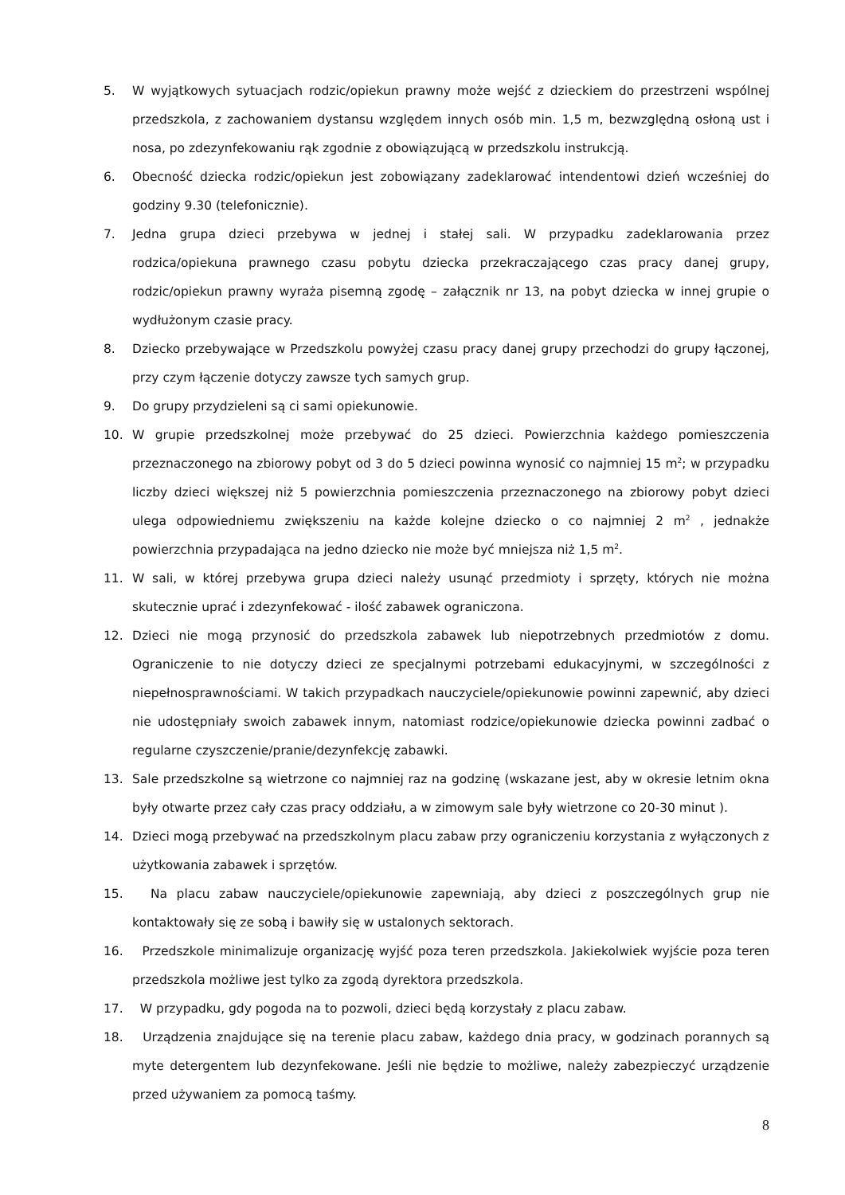5. W wyjątkowych sytuacjach rodzic/opiekun prawny może wejść z dzieckiem do przestrzeni wspólnej przedszkola, z zachowaniem dystansu względem innych osób min. 1,5 m, bezwzględną osłoną ust i nosa, po zdezynfekowaniu rąk zgodnie z obowiązującą w przedszkolu instrukcją.
6. Obecność dziecka rodzic/opiekun jest zobowiązany zadeklarować intendentowi dzień wcześniej do godziny 9.30 (telefonicznie).
7. Jedna grupa dzieci przebywa w jednej i stałej sali. W przypadku zadeklarowania przez rodzica/opiekuna prawnego czasu pobytu dziecka przekraczającego czas pracy danej grupy, rodzic/opiekun prawny wyraża pisemną zgodę – załącznik nr 13, na pobyt dziecka w innej grupie o wydłużonym czasie pracy.
8. Dziecko przebywające w Przedszkolu powyżej czasu pracy danej grupy przechodzi do grupy łączonej, przy czym łączenie dotyczy zawsze tych samych grup.
9. Do grupy przydzieleni są ci sami opiekunowie.
10. W grupie przedszkolnej może przebywać do 25 dzieci. Powierzchnia każdego pomieszczenia przeznaczonego na zbiorowy pobyt od 3 do 5 dzieci powinna wynosić co najmniej 15 m<sup>2</sup>; w przypadku liczby dzieci większej niż 5 powierzchnia pomieszczenia przeznaczonego na zbiorowy pobyt dzieci ulega odpowiedniemu zwiększeniu na każde kolejne dziecko o co najmniej 2 m<sup>2</sup> , jednakże powierzchnia przypadająca na jedno dziecko nie może być mniejsza niż 1,5 m<sup>2</sup>.
11. W sali, w której przebywa grupa dzieci należy usunąć przedmioty i sprzęty, których nie można skutecznie uprać i zdezynfekować - ilość zabawek ograniczona.
12. Dzieci nie mogą przynosić do przedszkola zabawek lub niepotrzebnych przedmiotów z domu. Ograniczenie to nie dotyczy dzieci ze specjalnymi potrzebami edukacyjnymi, w szczególności z niepełnosprawnościami. W takich przypadkach nauczyciele/opiekunowie powinni zapewnić, aby dzieci nie udostępniały swoich zabawek innym, natomiast rodzice/opiekunowie dziecka powinni zadbać o regularne czyszczenie/pranie/dezynfekcję zabawki.
13. Sale przedszkolne są wietrzone co najmniej raz na godzinę (wskazane jest, aby w okresie letnim okna były otwarte przez cały czas pracy oddziału, a w zimowym sale były wietrzone co 20-30 minut ).
14. Dzieci mogą przebywać na przedszkolnym placu zabaw przy ograniczeniu korzystania z wyłączonych z użytkowania zabawek i sprzętów.
15. Na placu zabaw nauczyciele/opiekunowie zapewniają, aby dzieci z poszczególnych grup nie kontaktowały się ze sobą i bawiły się w ustalonych sektorach.
16. Przedszkole minimalizuje organizację wyjść poza teren przedszkola. Jakiekolwiek wyjście poza teren przedszkola możliwe jest tylko za zgodą dyrektora przedszkola.
17. W przypadku, gdy pogoda na to pozwoli, dzieci będą korzystały z placu zabaw.
18. Urządzenia znajdujące się na terenie placu zabaw, każdego dnia pracy, w godzinach porannych są myte detergentem lub dezynfekowane. Jeśli nie będzie to możliwe, należy zabezpieczyć urządzenie przed używaniem za pomocą taśmy.
8